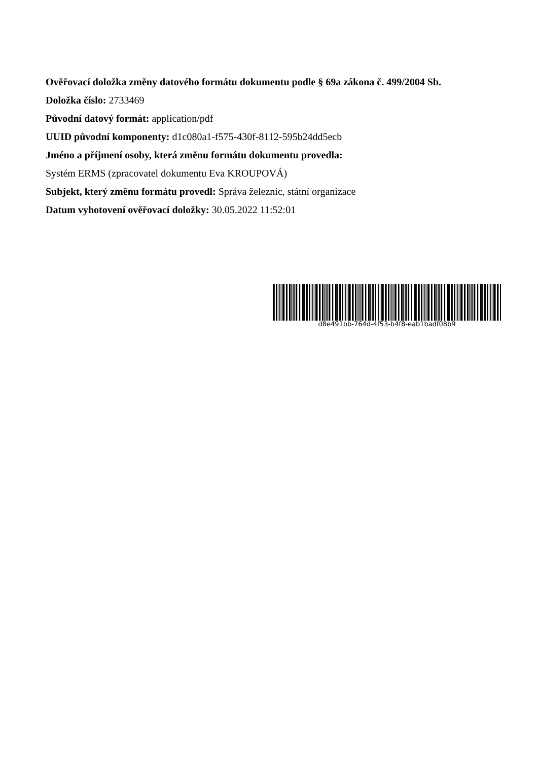Ověřovací doložka změny datového formátu dokumentu podle § 69a zákona č. 499/2004 Sb.
Doložka číslo: 2733469
Původní datový formát: application/pdf
UUID původní komponenty: d1c080a1-f575-430f-8112-595b24dd5ecb
Jméno a příjmení osoby, která změnu formátu dokumentu provedla:
Systém ERMS (zpracovatel dokumentu Eva KROUPOVÁ)
Subjekt, který změnu formátu provedl: Správa železnic, státní organizace
Datum vyhotovení ověřovací doložky: 30.05.2022 11:52:01
d8e491bb-764d-4f53-b4f8-eab1badf08b9